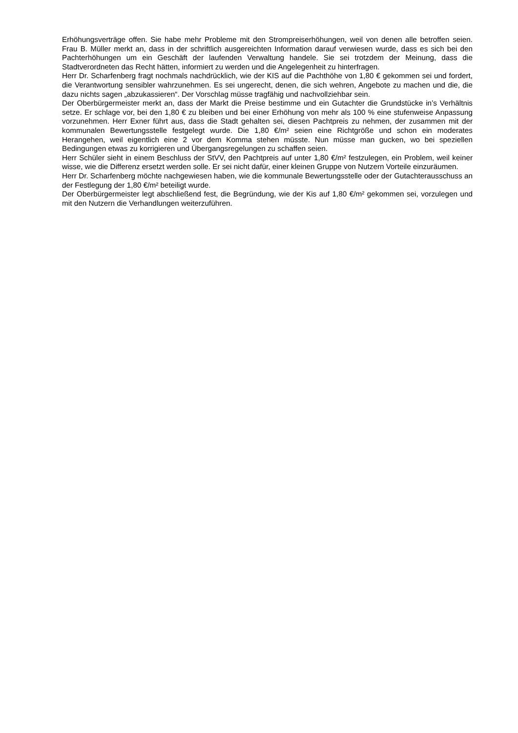Erhöhungsverträge offen. Sie habe mehr Probleme mit den Strompreiserhöhungen, weil von denen alle betroffen seien. Frau B. Müller merkt an, dass in der schriftlich ausgereichten Information darauf verwiesen wurde, dass es sich bei den Pachterhöhungen um ein Geschäft der laufenden Verwaltung handele. Sie sei trotzdem der Meinung, dass die Stadtverordneten das Recht hätten, informiert zu werden und die Angelegenheit zu hinterfragen.
Herr Dr. Scharfenberg fragt nochmals nachdrücklich, wie der KIS auf die Pachthöhe von 1,80 € gekommen sei und fordert, die Verantwortung sensibler wahrzunehmen. Es sei ungerecht, denen, die sich wehren, Angebote zu machen und die, die dazu nichts sagen „abzukassieren“. Der Vorschlag müsse tragfähig und nachvollziehbar sein.
Der Oberbürgermeister merkt an, dass der Markt die Preise bestimme und ein Gutachter die Grundstücke in’s Verhältnis setze. Er schlage vor, bei den 1,80 € zu bleiben und bei einer Erhöhung von mehr als 100 % eine stufenweise Anpassung vorzunehmen. Herr Exner führt aus, dass die Stadt gehalten sei, diesen Pachtpreis zu nehmen, der zusammen mit der kommunalen Bewertungsstelle festgelegt wurde. Die 1,80 €/m² seien eine Richtgröße und schon ein moderates Herangehen, weil eigentlich eine 2 vor dem Komma stehen müsste. Nun müsse man gucken, wo bei speziellen Bedingungen etwas zu korrigieren und Übergangsregelungen zu schaffen seien.
Herr Schüler sieht in einem Beschluss der StVV, den Pachtpreis auf unter 1,80 €/m² festzulegen, ein Problem, weil keiner wisse, wie die Differenz ersetzt werden solle. Er sei nicht dafür, einer kleinen Gruppe von Nutzern Vorteile einzuräumen.
Herr Dr. Scharfenberg möchte nachgewiesen haben, wie die kommunale Bewertungsstelle oder der Gutachterausschuss an der Festlegung der 1,80 €/m² beteiligt wurde.
Der Oberbürgermeister legt abschließend fest, die Begründung, wie der Kis auf 1,80 €/m² gekommen sei, vorzulegen und mit den Nutzern die Verhandlungen weiterzuführen.